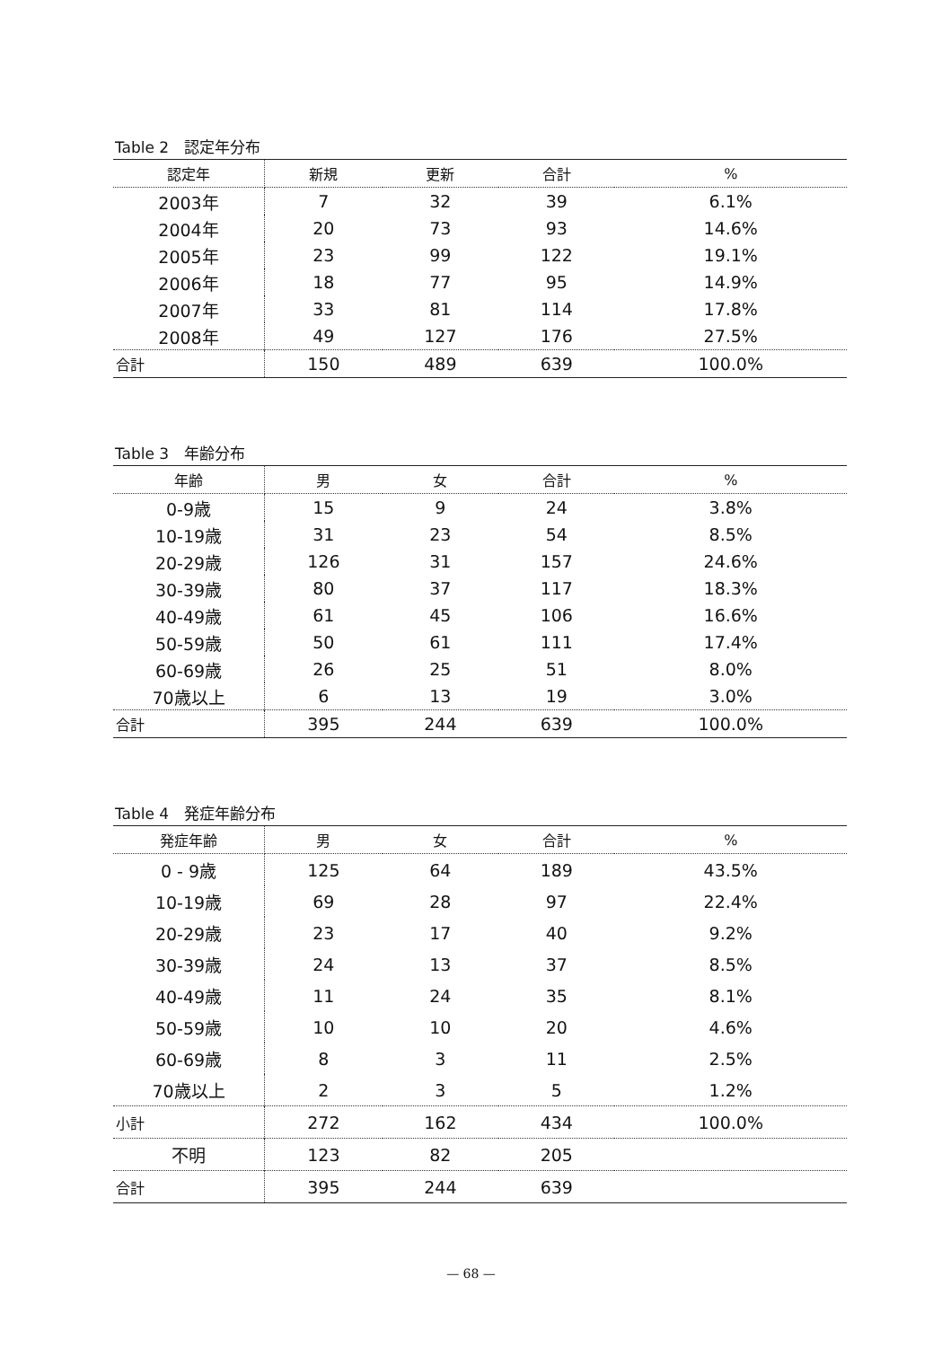Table 2　認定年分布
| 認定年 | 新規 | 更新 | 合計 | % |
| --- | --- | --- | --- | --- |
| 2003年 | 7 | 32 | 39 | 6.1% |
| 2004年 | 20 | 73 | 93 | 14.6% |
| 2005年 | 23 | 99 | 122 | 19.1% |
| 2006年 | 18 | 77 | 95 | 14.9% |
| 2007年 | 33 | 81 | 114 | 17.8% |
| 2008年 | 49 | 127 | 176 | 27.5% |
| 合計 | 150 | 489 | 639 | 100.0% |
Table 3　年齢分布
| 年齢 | 男 | 女 | 合計 | % |
| --- | --- | --- | --- | --- |
| 0-9歳 | 15 | 9 | 24 | 3.8% |
| 10-19歳 | 31 | 23 | 54 | 8.5% |
| 20-29歳 | 126 | 31 | 157 | 24.6% |
| 30-39歳 | 80 | 37 | 117 | 18.3% |
| 40-49歳 | 61 | 45 | 106 | 16.6% |
| 50-59歳 | 50 | 61 | 111 | 17.4% |
| 60-69歳 | 26 | 25 | 51 | 8.0% |
| 70歳以上 | 6 | 13 | 19 | 3.0% |
| 合計 | 395 | 244 | 639 | 100.0% |
Table 4　発症年齢分布
| 発症年齢 | 男 | 女 | 合計 | % |
| --- | --- | --- | --- | --- |
| 0 - 9歳 | 125 | 64 | 189 | 43.5% |
| 10-19歳 | 69 | 28 | 97 | 22.4% |
| 20-29歳 | 23 | 17 | 40 | 9.2% |
| 30-39歳 | 24 | 13 | 37 | 8.5% |
| 40-49歳 | 11 | 24 | 35 | 8.1% |
| 50-59歳 | 10 | 10 | 20 | 4.6% |
| 60-69歳 | 8 | 3 | 11 | 2.5% |
| 70歳以上 | 2 | 3 | 5 | 1.2% |
| 小計 | 272 | 162 | 434 | 100.0% |
| 不明 | 123 | 82 | 205 | |
| 合計 | 395 | 244 | 639 | |
— 68 —